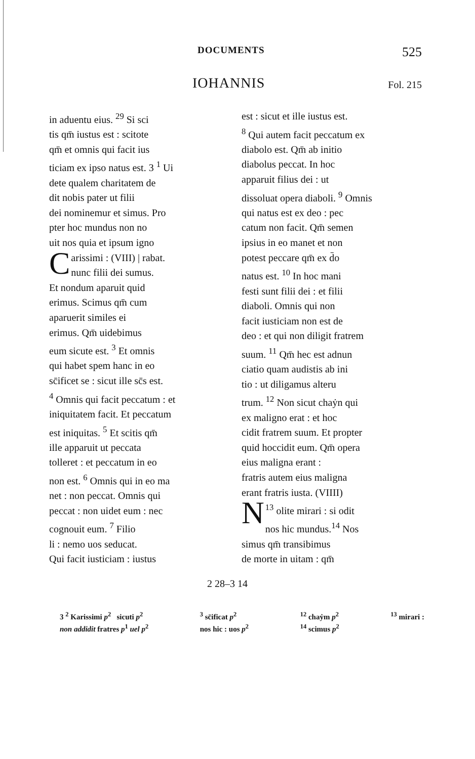DOCUMENTS 525
IOHANNIS Fol. 215
in aduentu eius. <sup>29</sup> Si sci
tis qm̄ iustus est : scitote
qm̄ et omnis qui facit ius
ticiam ex ipso natus est. 3 <sup>1</sup> Ui
dete qualem charitatem de
dit nobis pater ut filii
dei nominemur et simus. Pro
pter hoc mundus non no
uit nos quia et ipsum igno
Carissimi : (VIII) | rabat.
nunc filii dei sumus.
Et nondum aparuit quid
erimus. Scimus qm̄ cum
aparuerit similes ei
erimus. Qm̄ uidebimus
eum sicute est. <sup>3</sup> Et omnis
qui habet spem hanc in eo
sc̄ificet se : sicut ille sc̄s est.
<sup>4</sup> Omnis qui facit peccatum : et
iniquitatem facit. Et peccatum
est iniquitas. <sup>5</sup> Et scitis qm̄
ille apparuit ut peccata
tolleret : et peccatum in eo
non est. <sup>6</sup> Omnis qui in eo ma
net : non peccat. Omnis qui
peccat : non uidet eum : nec
cognouit eum. <sup>7</sup> Filio
li : nemo uos seducat.
Qui facit iusticiam : iustus
est : sicut et ille iustus est.
<sup>8</sup> Qui autem facit peccatum ex
diabolo est. Qm̄ ab initio
diabolus peccat. In hoc
apparuit filius dei : ut
dissoluat opera diaboli. <sup>9</sup> Omnis
qui natus est ex deo : pec
catum non facit. Qm̄ semen
ipsius in eo manet et non
potest peccare qm̄ ex d̄o
natus est. <sup>10</sup> In hoc mani
festi sunt filii dei : et filii
diaboli. Omnis qui non
facit iusticiam non est de
deo : et qui non diligit fratrem
suum. <sup>11</sup> Qm̄ hec est adnun
ciatio quam audistis ab ini
tio : ut diligamus alteru
trum. <sup>12</sup> Non sicut chaẏn qui
ex maligno erat : et hoc
cidit fratrem suum. Et propter
quid hoccidit eum. Qm̄ opera
eius maligna erant :
fratris autem eius maligna
erant fratris iusta. (VIIII)
<sup>13</sup> N olite mirari : si odit
nos hic mundus.<sup>14</sup> Nos
simus qm̄ transibimus
de morte in uitam : qm̄
2 28–3 14
3 <sup>2</sup> Karissimi p<sup>2</sup> sicuti p<sup>2</sup>
non addidit fratres p<sup>1</sup> uel p<sup>2</sup>
<sup>3</sup> sc̄ificat p<sup>2</sup>
nos hic : uos p<sup>2</sup>
<sup>12</sup> chaẏm p<sup>2</sup>
<sup>14</sup> scimus p<sup>2</sup>
<sup>13</sup> mirari :